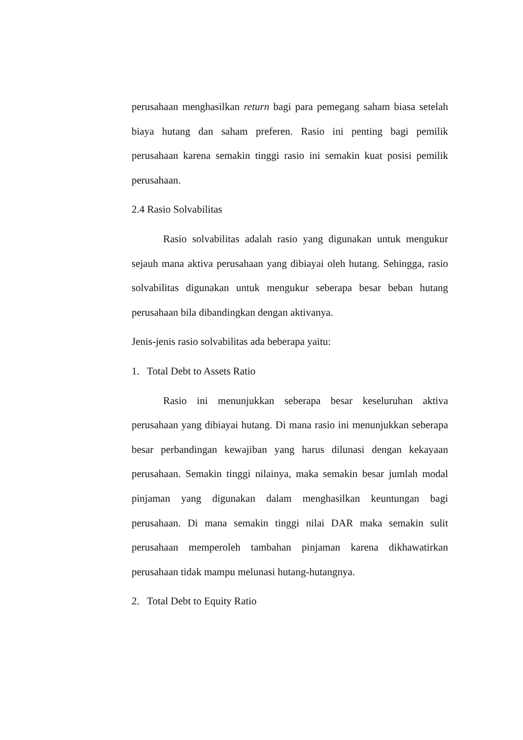perusahaan menghasilkan return bagi para pemegang saham biasa setelah biaya hutang dan saham preferen. Rasio ini penting bagi pemilik perusahaan karena semakin tinggi rasio ini semakin kuat posisi pemilik perusahaan.
2.4 Rasio Solvabilitas
Rasio solvabilitas adalah rasio yang digunakan untuk mengukur sejauh mana aktiva perusahaan yang dibiayai oleh hutang. Sehingga, rasio solvabilitas digunakan untuk mengukur seberapa besar beban hutang perusahaan bila dibandingkan dengan aktivanya.
Jenis-jenis rasio solvabilitas ada beberapa yaitu:
1. Total Debt to Assets Ratio
Rasio ini menunjukkan seberapa besar keseluruhan aktiva perusahaan yang dibiayai hutang. Di mana rasio ini menunjukkan seberapa besar perbandingan kewajiban yang harus dilunasi dengan kekayaan perusahaan. Semakin tinggi nilainya, maka semakin besar jumlah modal pinjaman yang digunakan dalam menghasilkan keuntungan bagi perusahaan. Di mana semakin tinggi nilai DAR maka semakin sulit perusahaan memperoleh tambahan pinjaman karena dikhawatirkan perusahaan tidak mampu melunasi hutang-hutangnya.
2. Total Debt to Equity Ratio